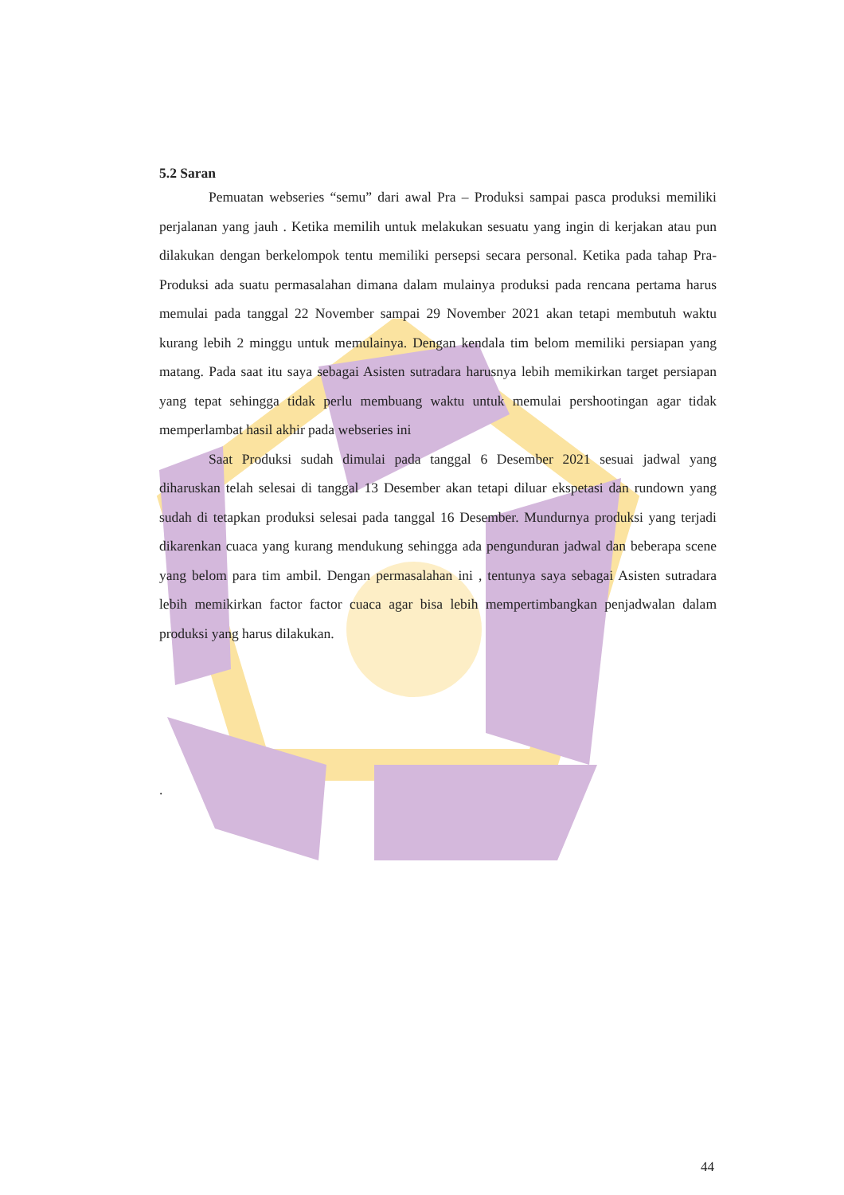5.2 Saran
Pemuatan webseries “semu” dari awal Pra – Produksi sampai pasca produksi memiliki perjalanan yang jauh . Ketika memilih untuk melakukan sesuatu yang ingin di kerjakan atau pun dilakukan dengan berkelompok tentu memiliki persepsi secara personal. Ketika pada tahap Pra-Produksi ada suatu permasalahan dimana dalam mulainya produksi pada rencana pertama harus memulai pada tanggal 22 November sampai 29 November 2021 akan tetapi membutuh waktu kurang lebih 2 minggu untuk memulainya. Dengan kendala tim belom memiliki persiapan yang matang. Pada saat itu saya sebagai Asisten sutradara harusnya lebih memikirkan target persiapan yang tepat sehingga tidak perlu membuang waktu untuk memulai pershootingan agar tidak memperlambat hasil akhir pada webseries ini
Saat Produksi sudah dimulai pada tanggal 6 Desember 2021 sesuai jadwal yang diharuskan telah selesai di tanggal 13 Desember akan tetapi diluar ekspetasi dan rundown yang sudah di tetapkan produksi selesai pada tanggal 16 Desember. Mundurnya produksi yang terjadi dikarenkan cuaca yang kurang mendukung sehingga ada pengunduran jadwal dan beberapa scene yang belom para tim ambil. Dengan permasalahan ini , tentunya saya sebagai Asisten sutradara lebih memikirkan factor factor cuaca agar bisa lebih mempertimbangkan penjadwalan dalam produksi yang harus dilakukan.
.
44